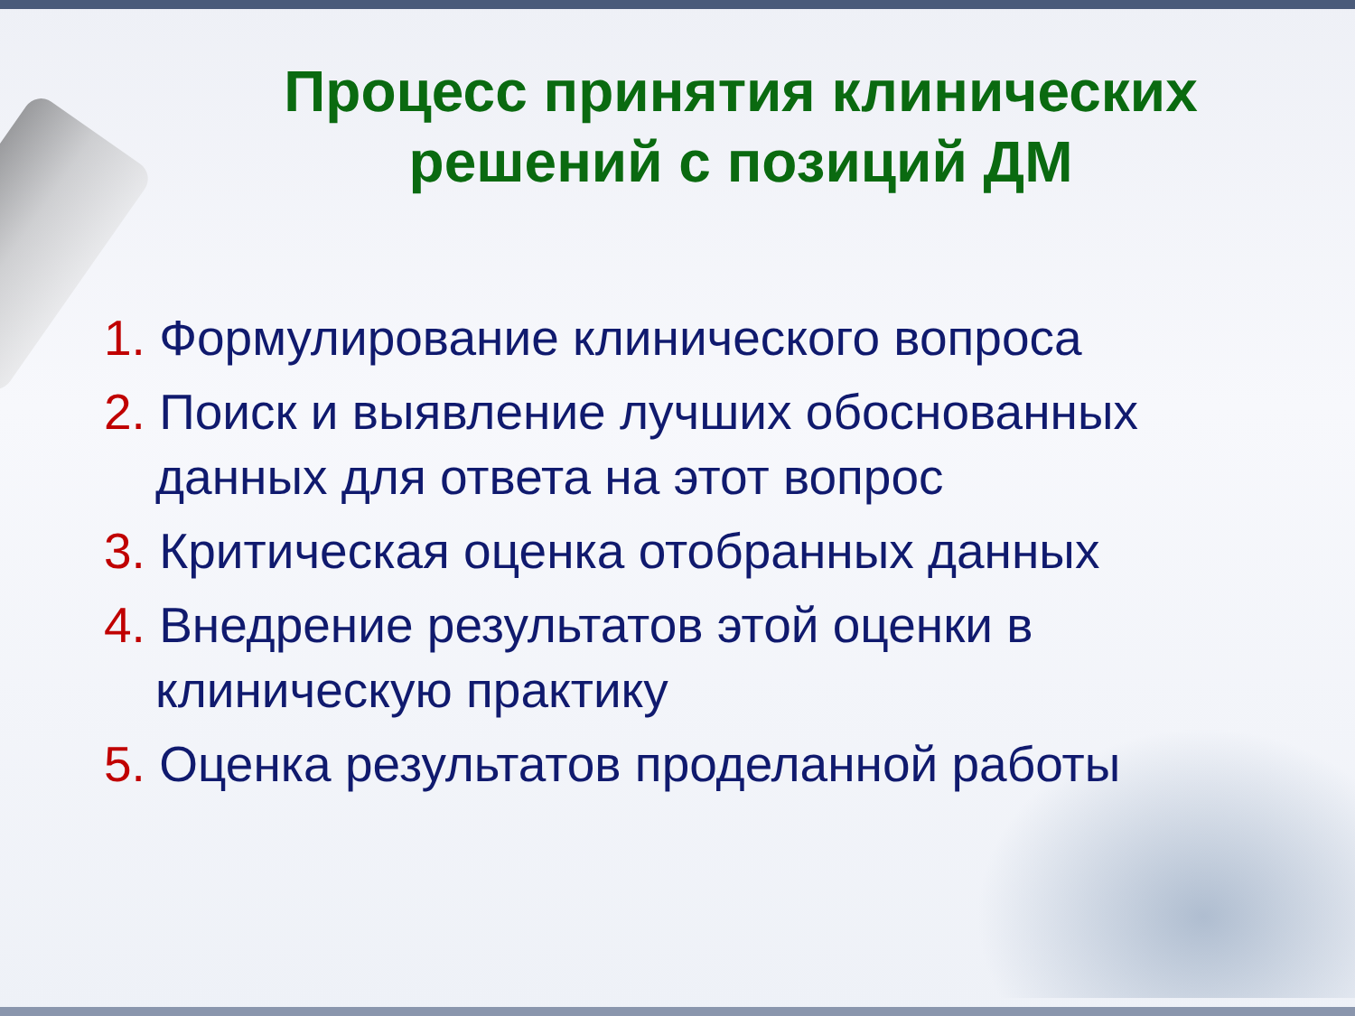Процесс принятия клинических решений с позиций ДМ
1. Формулирование клинического вопроса
2. Поиск и выявление лучших обоснованных данных для ответа на этот вопрос
3. Критическая оценка отобранных данных
4. Внедрение результатов этой оценки в клиническую практику
5. Оценка результатов проделанной работы